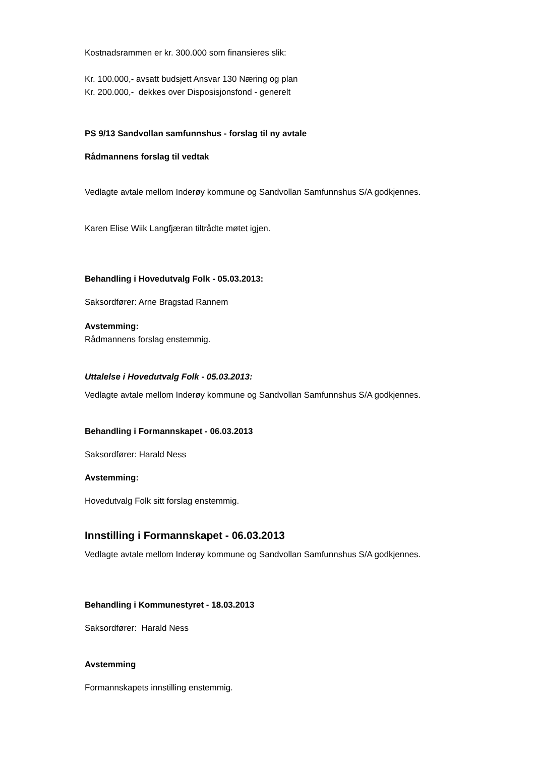Kostnadsrammen er kr. 300.000 som finansieres slik:
Kr. 100.000,- avsatt budsjett Ansvar 130 Næring og plan
Kr. 200.000,- dekkes over Disposisjonsfond - generelt
PS 9/13 Sandvollan samfunnshus - forslag til ny avtale
Rådmannens forslag til vedtak
Vedlagte avtale mellom Inderøy kommune og Sandvollan Samfunnshus S/A godkjennes.
Karen Elise Wiik Langfjæran tiltrådte møtet igjen.
Behandling i Hovedutvalg Folk - 05.03.2013:
Saksordfører: Arne Bragstad Rannem
Avstemming:
Rådmannens forslag enstemmig.
Uttalelse i Hovedutvalg Folk - 05.03.2013:
Vedlagte avtale mellom Inderøy kommune og Sandvollan Samfunnshus S/A godkjennes.
Behandling i Formannskapet - 06.03.2013
Saksordfører: Harald Ness
Avstemming:
Hovedutvalg Folk sitt forslag enstemmig.
Innstilling i Formannskapet - 06.03.2013
Vedlagte avtale mellom Inderøy kommune og Sandvollan Samfunnshus S/A godkjennes.
Behandling i Kommunestyret - 18.03.2013
Saksordfører: Harald Ness
Avstemming
Formannskapets innstilling enstemmig.